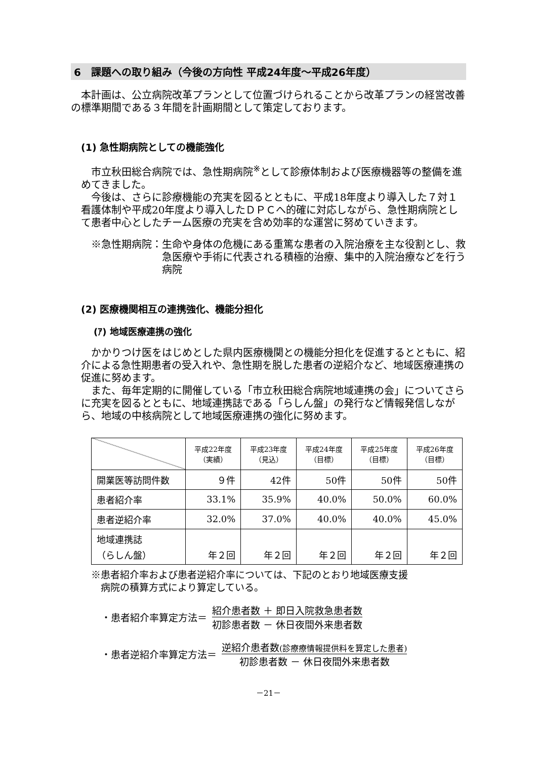6　課題への取り組み（今後の方向性 平成24年度～平成26年度）
本計画は、公立病院改革プランとして位置づけられることから改革プランの経営改善の標準期間である３年間を計画期間として策定しております。
(1) 急性期病院としての機能強化
市立秋田総合病院では、急性期病院<sup>※</sup>として診療体制および医療機器等の整備を進めてきました。
今後は、さらに診療機能の充実を図るとともに、平成18年度より導入した７対１看護体制や平成20年度より導入したＤＰＣへ的確に対応しながら、急性期病院として患者中心としたチーム医療の充実を含め効率的な運営に努めていきます。
※急性期病院： 生命や身体の危機にある重篤な患者の入院治療を主な役割とし、救急医療や手術に代表される積極的治療、集中的入院治療などを行う病院
(2) 医療機関相互の連携強化、機能分担化
(ｱ) 地域医療連携の強化
かかりつけ医をはじめとした県内医療機関との機能分担化を促進するとともに、紹介による急性期患者の受入れや、急性期を脱した患者の逆紹介など、地域医療連携の促進に努めます。
また、毎年定期的に開催している「市立秋田総合病院地域連携の会」についてさらに充実を図るとともに、地域連携誌である「らしん盤」の発行など情報発信しながら、地域の中核病院として地域医療連携の強化に努めます。
| | 平成22年度 （実績） | 平成23年度 （見込） | 平成24年度 （目標） | 平成25年度 （目標） | 平成26年度 （目標） |
| --- | --- | --- | --- | --- | --- |
| 開業医等訪問件数 | ９件 | 42件 | 50件 | 50件 | 50件 |
| 患者紹介率 | 33.1% | 35.9% | 40.0% | 50.0% | 60.0% |
| 患者逆紹介率 | 32.0% | 37.0% | 40.0% | 40.0% | 45.0% |
| 地域連携誌 （らしん盤） | 年２回 | 年２回 | 年２回 | 年２回 | 年２回 |
※患者紹介率および患者逆紹介率については、下記のとおり地域医療支援
　病院の積算方式により算定している。
・患者紹介率算定方法＝
紹介患者数 ＋ 即日入院救急患者数
初診患者数 － 休日夜間外来患者数
・患者逆紹介率算定方法＝
逆紹介患者数(診療療情報提供料を算定した患者)
初診患者数 － 休日夜間外来患者数
－21－